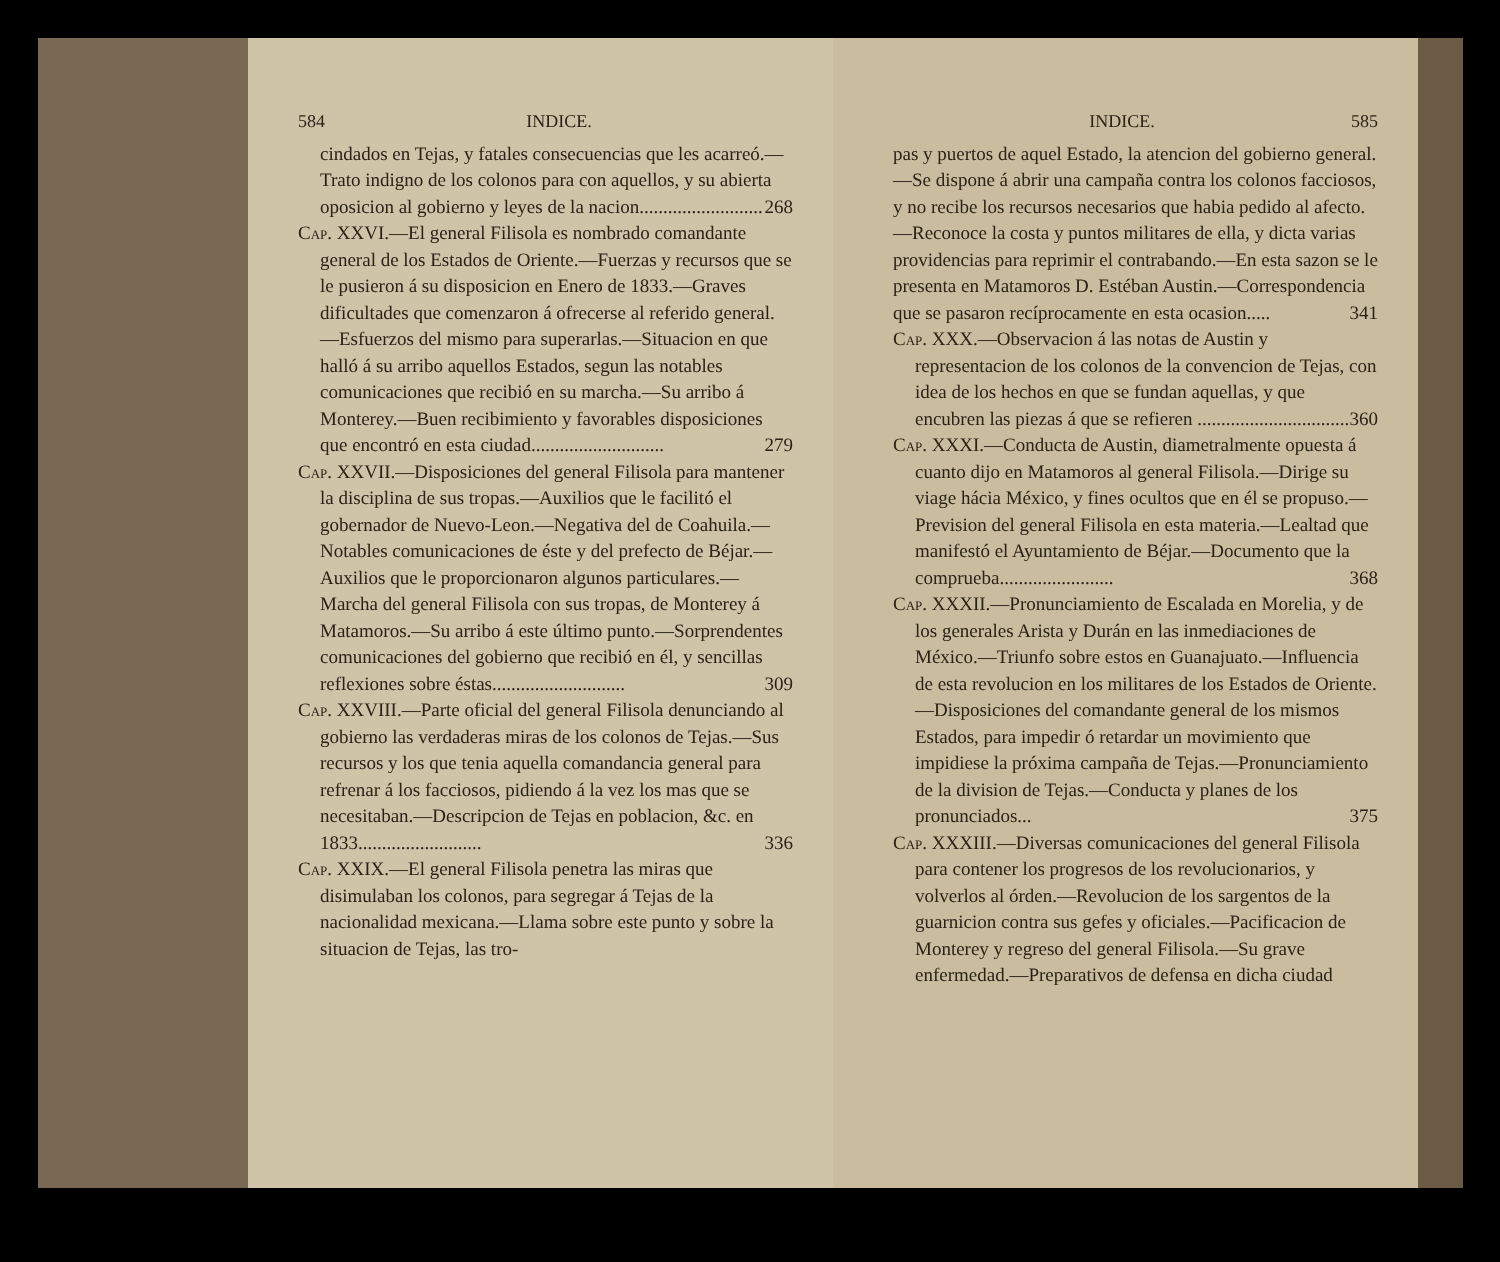584 INDICE.
cindados en Tejas, y fatales consecuencias que les acarreó.—Trato indigno de los colonos para con aquellos, y su abierta oposicion al gobierno y leyes de la nacion.......................... 268
Cap. XXVI.—El general Filisola es nombrado comandante general de los Estados de Oriente.—Fuerzas y recursos que se le pusieron á su disposicion en Enero de 1833.—Graves dificultades que comenzaron á ofrecerse al referido general.—Esfuerzos del mismo para superarlas.—Situacion en que halló á su arribo aquellos Estados, segun las notables comunicaciones que recibió en su marcha.—Su arribo á Monterey.—Buen recibimiento y favorables disposiciones que encontró en esta ciudad............................ 279
Cap. XXVII.—Disposiciones del general Filisola para mantener la disciplina de sus tropas.—Auxilios que le facilitó el gobernador de Nuevo-Leon.—Negativa del de Coahuila.—Notables comunicaciones de éste y del prefecto de Béjar.—Auxilios que le proporcionaron algunos particulares.—Marcha del general Filisola con sus tropas, de Monterey á Matamoros.—Su arribo á este último punto.—Sorprendentes comunicaciones del gobierno que recibió en él, y sencillas reflexiones sobre éstas............................ 309
Cap. XXVIII.—Parte oficial del general Filisola denunciando al gobierno las verdaderas miras de los colonos de Tejas.—Sus recursos y los que tenia aquella comandancia general para refrenar á los facciosos, pidiendo á la vez los mas que se necesitaban.—Descripcion de Tejas en poblacion, &c. en 1833.......................... 336
Cap. XXIX.—El general Filisola penetra las miras que disimulaban los colonos, para segregar á Tejas de la nacionalidad mexicana.—Llama sobre este punto y sobre la situacion de Tejas, las tro-
INDICE. 585
pas y puertos de aquel Estado, la atencion del gobierno general.—Se dispone á abrir una campaña contra los colonos facciosos, y no recibe los recursos necesarios que habia pedido al afecto.—Reconoce la costa y puntos militares de ella, y dicta varias providencias para reprimir el contrabando.—En esta sazon se le presenta en Matamoros D. Estéban Austin.—Correspondencia que se pasaron recíprocamente en esta ocasion..... 341
Cap. XXX.—Observacion á las notas de Austin y representacion de los colonos de la convencion de Tejas, con idea de los hechos en que se fundan aquellas, y que encubren las piezas á que se refieren ................................ 360
Cap. XXXI.—Conducta de Austin, diametralmente opuesta á cuanto dijo en Matamoros al general Filisola.—Dirige su viage hácia México, y fines ocultos que en él se propuso.—Prevision del general Filisola en esta materia.—Lealtad que manifestó el Ayuntamiento de Béjar.—Documento que la comprueba........................ 368
Cap. XXXII.—Pronunciamiento de Escalada en Morelia, y de los generales Arista y Durán en las inmediaciones de México.—Triunfo sobre estos en Guanajuato.—Influencia de esta revolucion en los militares de los Estados de Oriente.—Disposiciones del comandante general de los mismos Estados, para impedir ó retardar un movimiento que impidiese la próxima campaña de Tejas.—Pronunciamiento de la division de Tejas.—Conducta y planes de los pronunciados... 375
Cap. XXXIII.—Diversas comunicaciones del general Filisola para contener los progresos de los revolucionarios, y volverlos al órden.—Revolucion de los sargentos de la guarnicion contra sus gefes y oficiales.—Pacificacion de Monterey y regreso del general Filisola.—Su grave enfermedad.—Preparativos de defensa en dicha ciudad